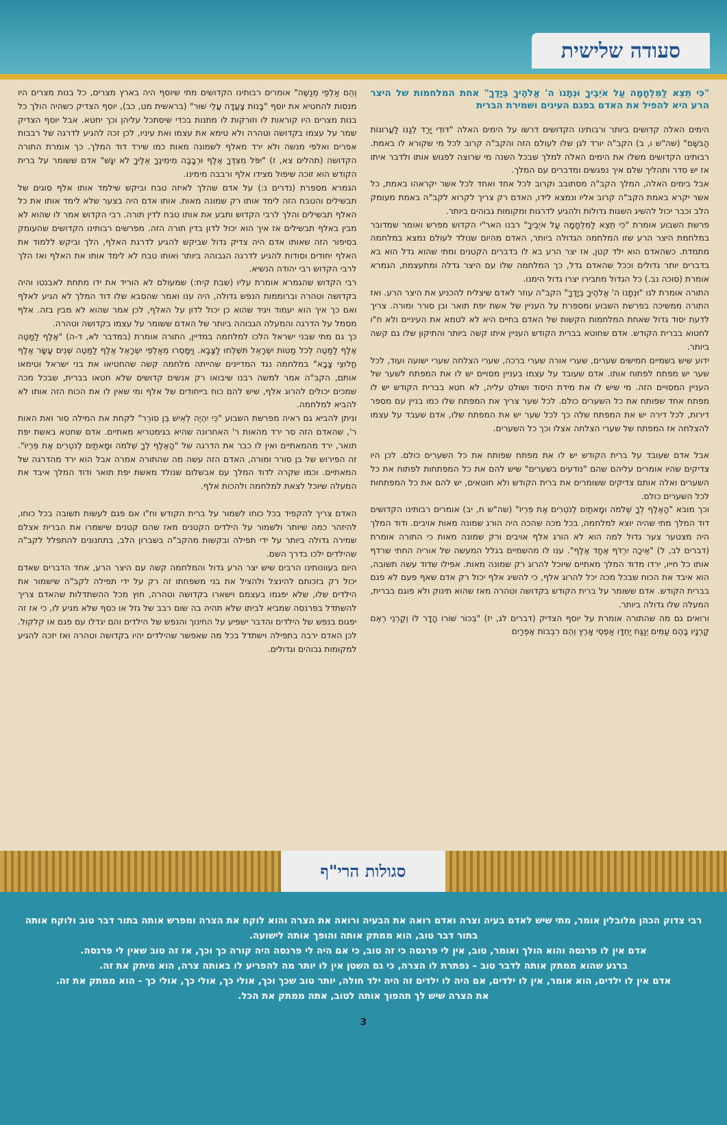סעודה שלישית
"כִּי תֵצֵא לַמִּלְחָמָה עַל אֹיְבֶיךָ וּנְתָנוֹ ה' אֱלֹהֶיךָ בְּיָדֶךָ" אחת המלחמות של היצר הרע היא להפיל את האדם בפגם העינים ושמירת הברית
הימים האלה קדושים ביותר ורבותינו הקדושים דרשו על הימים האלה "דּוֹדִי יָרַד לְגַנּוֹ לַעֲרוּגוֹת הַבֹּשֶׂם" (שה"ש ו, ב) הקב"ה יורד לגן שלו לעולם הזה והקב"ה קרוב לכל מי שקורא לו באמת. רבותינו הקדושים משלו את הימים האלה למלך שבכל השנה מי שרוצה לפגוש אותו ולדבר איתו אז יש סדר ותהליך שלם איך נפגשים ומדברים עם המלך.
אבל בימים האלה, המלך הקב"ה מסתובב וקרוב לכל אחד ואחד לכל אשר יקראהו באמת, כל אשר יקרא באמת הקב"ה קרוב אליו ונמצא לידו, האדם רק צריך לקרוא לקב"ה באמת מעומק הלב וכבר יכול להשיג השגות גדולות ולהגיע לדרגות ומקומות גבוהים ביותר.
פרשת השבוע אומרת "כִּי תֵצֵא לַמִּלְחָמָה עַל אֹיְבֶיךָ" רבנו האר"י הקדוש מפרש ואומר שמדובר במלחמת היצר הרע שזו המלחמה הגדולה ביותר, האדם מהיום שנולד לעולם נמצא במלחמה מתמדת. כשהאדם הוא ילד קטן, אז יצר הרע בא לו בדברים הקטנים ומתי שהוא גדל הוא בא בדברים יותר גדולים וככל שהאדם גדל, כך המלחמה שלו עם היצר גדלה ומתעצמת, הגמרא אומרת (סוכה נב.) כל הגדול מחבירו יצרו גדול הימנו.
התורה אומרת לנו "וּנְתָנוֹ ה' אֱלֹהֶיךָ בְּיָדֶךָ" הקב"ה עוזר לאדם שיצליח להכניע את היצר הרע. ואז התורה ממשיכה בפרשת השבוע ומספרת על העניין של אשת יפת תואר ובן סורר ומורה. צריך לדעת יסוד גדול שאחת המלחמות הקשות של האדם בחיים היא לא לטמא את העיניים ולא ח"ו לחטוא בברית הקודש. אדם שחוטא בברית הקודש העניין איתו קשה ביותר והתיקון שלו גם קשה ביותר.
ידוע שיש בשמיים חמישים שערים, שערי אורה שערי ברכה, שערי הצלחה שערי ישועה ועוד, לכל שער יש מפתח לפתוח אותו. אדם שעובד על עצמו בעניין מסויים יש לו את המפתח לשער של העניין המסויים הזה. מי שיש לו את מידת היסוד ושולט עליה, לא חטא בברית הקודש יש לו מפתח אחד שפותח את כל השערים כולם. לכל שער צריך את המפתח שלו כמו בניין עם מספר דירות, לכל דירה יש את המפתח שלה כך לכל שער יש את המפתח שלו, אדם שעבד על עצמו להצלחה אז המפתח של שערי הצלחה אצלו וכך כל השערים.
אבל אדם שעובד על ברית הקודש יש לו את מפתח שפותח את כל השערים כולם. לכן היו צדיקים שהיו אומרים עליהם שהם "נודעים בשערים" שיש להם את כל המפתחות לפתוח את כל השערים ואלה אותם צדיקים ששומרים את ברית הקודש ולא חוטאים, יש להם את כל המפתחות לכל השערים כולם.
וכך מובא "הָאֶלֶף לְךָ שְׁלֹמֹה וּמָאתַיִם לְנֹטְרִים אֶת פִּרְיוֹ" (שה"ש ח, יב) אומרים רבותינו הקדושים דוד המלך מתי שהיה יוצא למלחמה, בכל מכה שהכה היה הורג שמונה מאות אויבים. ודוד המלך היה מצטער צער גדול למה הוא לא הורג אלף אויבים ורק שמונה מאות כי התורה אומרת (דברים לב, ל) "אֵיכָה יִרְדֹּף אֶחָד אֶלֶף". ענו לו מהשמיים בגלל המעשה של אוריה החתי שרדף אותו כל חייו, ירדו מדוד המלך מאתיים שיוכל להרוג רק שמונה מאות. אפילו שדוד עשה תשובה, הוא איבד את הכוח שבכל מכה יכל להרוג אלף, כי להשיג אלף יכול רק אדם שאף פעם לא פגם בברית הקודש. אדם ששומר על ברית הקודש בקדושה וטהרה מאז שהוא תינוק ולא פוגם בברית, המעלה שלו גדולה ביותר.
ורואים גם מה שהתורה אומרת על יוסף הצדיק (דברים לג, יז) "בְּכוֹר שׁוֹרוֹ הָדָר לוֹ וְקַרְנֵי רְאֵם קַרְנָיו בָּהֶם עַמִּים יְנַגַּח יַחְדָּו אַפְסֵי אָרֶץ וְהֵם רִבְבוֹת אֶפְרַיִם
וְהֵם אַלְפֵי מְנַשֶּׁה" אומרים רבותינו הקדושים מתי שיוסף היה בארץ מצרים, כל בנות מצרים היו מנסות להחטיא את יוסף "בָּנוֹת צָעֲדָה עֲלֵי שׁוּר" (בראשית מט, כב), יוסף הצדיק כשהיה הולך כל בנות מצרים היו קוראות לו וזורקות לו מתנות בכדי שיסתכל עליהן וכך יחטא. אבל יוסף הצדיק שמר על עצמו בקדושה וטהרה ולא טימא את עצמו ואת עיניו, לכן זכה להגיע לדרגה של רבבות אפרים ואלפי מנשה ולא ירד מאלף לשמונה מאות כמו שירד דוד המלך. כך אומרת התורה הקדושה (תהלים צא, ז) "יִפֹּל מִצִּדְּךָ אֶלֶף וּרְבָבָה מִימִינֶךָ אֵלֶיךָ לֹא יִגָּשׁ" אדם ששומר על ברית הקודש הוא זוכה שיפול מצידו אלף ורבבה מימינו.
הגמרא מספרת (נדרים נ:) על אדם שהלך לאיזה טבח וביקש שילמד אותו אלף סוגים של תבשילים והטבח הזה לימד אותו רק שמונה מאות. אותו אדם היה בצער שלא לימד אותו את כל האלף תבשילים והלך לרבי הקדוש ותבע את אותו טבח לדין תורה. רבי הקדוש אמר לו שהוא לא מבין באלף תבשילים אז איך הוא יכול לדון בדין תורה הזה. מפרשים רבותינו הקדושים שהעומק בסיפור הזה שאותו אדם היה צדיק גדול שביקש להגיע לדרגת האלף, הלך וביקש ללמוד את האלף יחודים וסודות להגיע לדרגה הגבוהה ביותר ואותו טבח לא לימד אותו את האלף ואז הלך לרבי הקדוש רבי יהודה הנשיא.
רבי הקדוש שהגמרא אומרת עליו (שבת קיח:) שמעולם לא הוריד את ידו מתחת לאבנטו והיה בקדושה וטהרה וברוממות הנפש גדולה, היה ענו ואמר שהסבא שלו דוד המלך לא הגיע לאלף ואם כך איך הוא יעמוד ויגיד שהוא כן יכול לדון על האלף, לכן אמר שהוא לא מבין בזה. אלף מסמל על הדרגה והמעלה הגבוהה ביותר של האדם ששומר על עצמו בקדושה וטהרה.
כך גם מתי שבני ישראל הלכו למלחמה במדיין, התורה אומרת (במדבר לא, ד-ה) "אֶלֶף לַמַּטֶּה אֶלֶף לַמַּטֶּה לְכֹל מַטּוֹת יִשְׂרָאֵל תִּשְׁלְחוּ לַצָּבָא. וַיִּמָּסְרוּ מֵאַלְפֵי יִשְׂרָאֵל אֶלֶף לַמַּטֶּה שְׁנֵים עָשָׂר אֶלֶף חֲלוּצֵי צָבָא" במלחמה נגד המדיינים שהייתה מלחמה קשה שהחטיאו את בני ישראל וטימאו אותם, הקב"ה אמר למשה רבנו שיבואו רק אנשים קדושים שלא חטאו בברית, שבכל מכה שמכים יכולים להרוג אלף, שיש להם כוח בייחודים של אלף ומי שאין לו את הכוח הזה אותו לא להביא למלחמה.
וניתן להביא גם ראיה מפרשת השבוע "כִּי יִהְיֶה לְאִישׁ בֵּן סוֹרֵר" לקחת את המילה סור ואת האות ר', שהאדם הזה סר ירד מהאות ר' האחרונה שהיא בגימטריא מאתיים. אדם שחטא באשת יפת תואר, ירד מהמאתיים ואין לו כבר את הדרגה של "הָאֶלֶף לְךָ שְׁלֹמֹה וּמָאתַיִם לְנֹטְרִים אֶת פִּרְיוֹ". זה הפירוש של בן סורר ומורה, האדם הזה עשה מה שהתורה אמרה אבל הוא ירד מהדרגה של המאתיים. וכמו שקרה לדוד המלך עם אבשלום שנולד מאשת יפת תואר ודוד המלך איבד את המעלה שיוכל לצאת למלחמה ולהכות אלף.
האדם צריך להקפיד בכל כוחו לשמור על ברית הקודש וח"ו אם פגם לעשות תשובה בכל כוחו, להיזהר כמה שיותר ולשמור על הילדים הקטנים מאז שהם קטנים שישמרו את הברית אצלם שמירה גדולה ביותר על ידי תפילה ובקשות מהקב"ה בשברון הלב, בתחנונים להתפלל לקב"ה שהילדים ילכו בדרך השם.
היום בעוונותינו הרבים שיש יצר הרע גדול והמלחמה קשה עם היצר הרע, אחד הדברים שאדם יכול רק בזכותם להינצל ולהציל את בני משפחתו זה רק על ידי תפילה לקב"ה שישמור את הילדים שלו, שלא יפגמו בעצמם וישארו בקדושה וטהרה, חוץ מכל ההשתדלות שהאדם צריך להשתדל בפרנסה שמביא לביתו שלא תהיה בה שום רבב של גזל או כסף שלא מגיע לו, כי אז זה יפגום בנפש של הילדים והדבר ישפיע על החינוך והנפש של הילדים והם יגדלו עם פגם או קלקול. לכן האדם ירבה בתפילה וישתדל בכל מה שאפשר שהילדים יהיו בקדושה וטהרה ואז יזכה להגיע למקומות גבוהים וגדולים.
סגולות הרי"ף
רבי צדוק הכהן מלובלין אומר, מתי שיש לאדם בעיה וצרה ואדם רואה את הבעיה ורואה את הצרה והוא לוקח את הצרה ומפרש אותה בתור דבר טוב ולוקח אותה בתור דבר טוב, הוא ממתק אותה והופך אותה לישועה.
אדם אין לו פרנסה והוא הולך ואומר, טוב, אין לי פרנסה כי זה טוב, כי אם היה לי פרנסה היה קורה כך וכך, אז זה טוב שאין לי פרנסה.
ברגע שהוא ממתק אותה לדבר טוב – נפתרת לו הצרה, כי גם השטן אין לו יותר מה להפריע לו באותה צרה, הוא מיתק את זה.
אדם אין לו ילדים, הוא אומר, אין לו ילדים, אם היה לו ילדים זה היה ילד חולה, יותר טוב שכך וכך, אולי כך, אולי כך, אולי כך - הוא ממתק את זה.
את הצרה שיש לך תהפוך אותה לטוב, אתה ממתק את הכל.
3